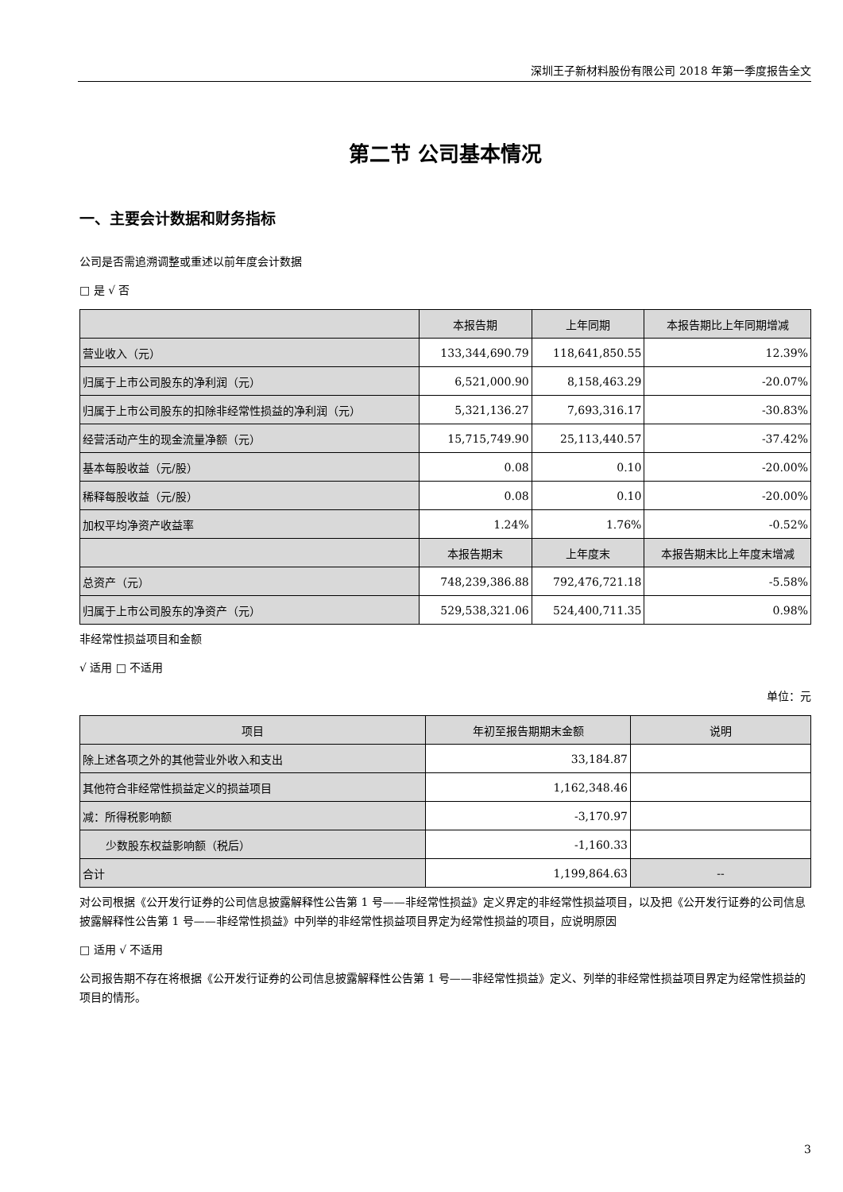深圳王子新材料股份有限公司 2018 年第一季度报告全文
第二节 公司基本情况
一、主要会计数据和财务指标
公司是否需追溯调整或重述以前年度会计数据
□ 是 √ 否
| | 本报告期 | 上年同期 | 本报告期比上年同期增减 |
| --- | --- | --- | --- |
| 营业收入（元） | 133,344,690.79 | 118,641,850.55 | 12.39% |
| 归属于上市公司股东的净利润（元） | 6,521,000.90 | 8,158,463.29 | -20.07% |
| 归属于上市公司股东的扣除非经常性损益的净利润（元） | 5,321,136.27 | 7,693,316.17 | -30.83% |
| 经营活动产生的现金流量净额（元） | 15,715,749.90 | 25,113,440.57 | -37.42% |
| 基本每股收益（元/股） | 0.08 | 0.10 | -20.00% |
| 稀释每股收益（元/股） | 0.08 | 0.10 | -20.00% |
| 加权平均净资产收益率 | 1.24% | 1.76% | -0.52% |
| | 本报告期末 | 上年度末 | 本报告期末比上年度末增减 |
| 总资产（元） | 748,239,386.88 | 792,476,721.18 | -5.58% |
| 归属于上市公司股东的净资产（元） | 529,538,321.06 | 524,400,711.35 | 0.98% |
非经常性损益项目和金额
√ 适用 □ 不适用
单位：元
| 项目 | 年初至报告期期末金额 | 说明 |
| --- | --- | --- |
| 除上述各项之外的其他营业外收入和支出 | 33,184.87 | |
| 其他符合非经常性损益定义的损益项目 | 1,162,348.46 | |
| 减：所得税影响额 | -3,170.97 | |
| 少数股东权益影响额（税后） | -1,160.33 | |
| 合计 | 1,199,864.63 | -- |
对公司根据《公开发行证券的公司信息披露解释性公告第 1 号——非经常性损益》定义界定的非经常性损益项目，以及把《公开发行证券的公司信息披露解释性公告第 1 号——非经常性损益》中列举的非经常性损益项目界定为经常性损益的项目，应说明原因
□ 适用 √ 不适用
公司报告期不存在将根据《公开发行证券的公司信息披露解释性公告第 1 号——非经常性损益》定义、列举的非经常性损益项目界定为经常性损益的项目的情形。
3